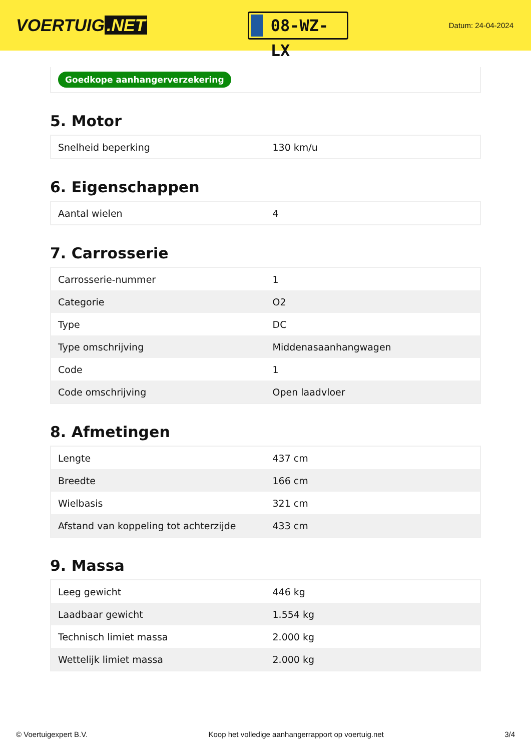VOERTUIG.NET
08-WZ-LX
Datum: 24-04-2024
Goedkope aanhangerverzekering
5. Motor
| Snelheid beperking | 130 km/u |
6. Eigenschappen
| Aantal wielen | 4 |
7. Carrosserie
| Carrosserie-nummer | 1 |
| Categorie | O2 |
| Type | DC |
| Type omschrijving | Middenasaanhangwagen |
| Code | 1 |
| Code omschrijving | Open laadvloer |
8. Afmetingen
| Lengte | 437 cm |
| Breedte | 166 cm |
| Wielbasis | 321 cm |
| Afstand van koppeling tot achterzijde | 433 cm |
9. Massa
| Leeg gewicht | 446 kg |
| Laadbaar gewicht | 1.554 kg |
| Technisch limiet massa | 2.000 kg |
| Wettelijk limiet massa | 2.000 kg |
© Voertuigexpert B.V. Koop het volledige aanhangerrapport op voertuig.net 3/4